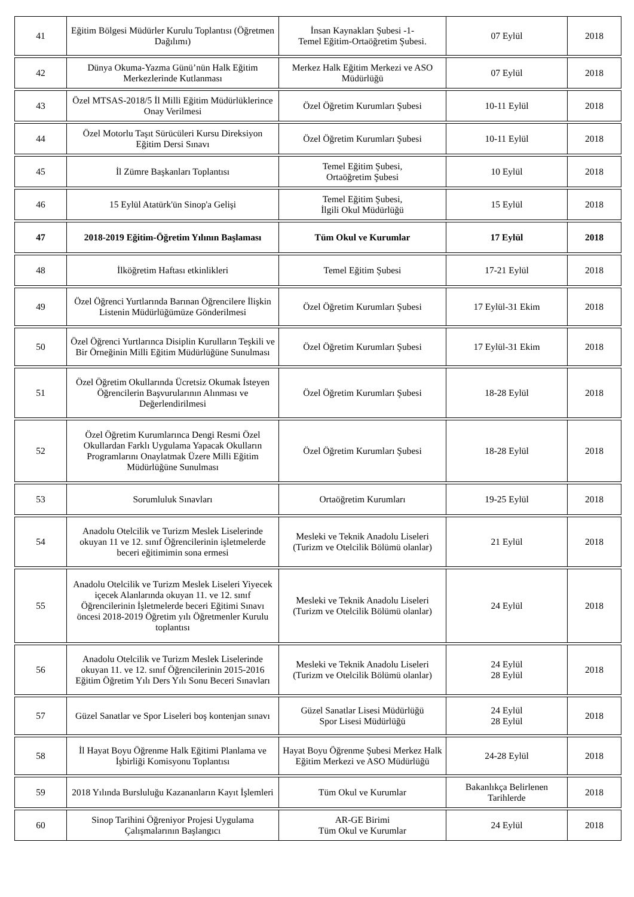| 41 | Eğitim Bölgesi Müdürler Kurulu Toplantısı (Öğretmen Dağılımı) | İnsan Kaynakları Şubesi -1- Temel Eğitim-Ortaöğretim Şubesi. | 07 Eylül | 2018 |
| 42 | Dünya Okuma-Yazma Günü’nün Halk Eğitim Merkezlerinde Kutlanması | Merkez Halk Eğitim Merkezi ve ASO Müdürlüğü | 07 Eylül | 2018 |
| 43 | Özel MTSAS-2018/5 İl Milli Eğitim Müdürlüklerince Onay Verilmesi | Özel Öğretim Kurumları Şubesi | 10-11 Eylül | 2018 |
| 44 | Özel Motorlu Taşıt Sürücüleri Kursu Direksiyon Eğitim Dersi Sınavı | Özel Öğretim Kurumları Şubesi | 10-11 Eylül | 2018 |
| 45 | İl Zümre Başkanları Toplantısı | Temel Eğitim Şubesi, Ortaöğretim Şubesi | 10 Eylül | 2018 |
| 46 | 15 Eylül Atatürk'ün Sinop'a Gelişi | Temel Eğitim Şubesi, İlgili Okul Müdürlüğü | 15 Eylül | 2018 |
| 47 | 2018-2019 Eğitim-Öğretim Yılının Başlaması | Tüm Okul ve Kurumlar | 17 Eylül | 2018 |
| 48 | İlköğretim Haftası etkinlikleri | Temel Eğitim Şubesi | 17-21 Eylül | 2018 |
| 49 | Özel Öğrenci Yurtlarında Barınan Öğrencilere İlişkin Listenin Müdürlüğümüze Gönderilmesi | Özel Öğretim Kurumları Şubesi | 17 Eylül-31 Ekim | 2018 |
| 50 | Özel Öğrenci Yurtlarınca Disiplin Kurulların Teşkili ve Bir Örneğinin Milli Eğitim Müdürlüğüne Sunulması | Özel Öğretim Kurumları Şubesi | 17 Eylül-31 Ekim | 2018 |
| 51 | Özel Öğretim Okullarında Ücretsiz Okumak İsteyen Öğrencilerin Başvurularının Alınması ve Değerlendirilmesi | Özel Öğretim Kurumları Şubesi | 18-28 Eylül | 2018 |
| 52 | Özel Öğretim Kurumlarınca Dengi Resmi Özel Okullardan Farklı Uygulama Yapacak Okulların Programlarını Onaylatmak Üzere Milli Eğitim Müdürlüğüne Sunulması | Özel Öğretim Kurumları Şubesi | 18-28 Eylül | 2018 |
| 53 | Sorumluluk Sınavları | Ortaöğretim Kurumları | 19-25 Eylül | 2018 |
| 54 | Anadolu Otelcilik ve Turizm Meslek Liselerinde okuyan 11 ve 12. sınıf Öğrencilerinin işletmelerde beceri eğitimimin sona ermesi | Mesleki ve Teknik Anadolu Liseleri (Turizm ve Otelcilik Bölümü olanlar) | 21 Eylül | 2018 |
| 55 | Anadolu Otelcilik ve Turizm Meslek Liseleri Yiyecek içecek Alanlarında okuyan 11. ve 12. sınıf Öğrencilerinin İşletmelerde beceri Eğitimi Sınavı öncesi 2018-2019 Öğretim yılı Öğretmenler Kurulu toplantısı | Mesleki ve Teknik Anadolu Liseleri (Turizm ve Otelcilik Bölümü olanlar) | 24 Eylül | 2018 |
| 56 | Anadolu Otelcilik ve Turizm Meslek Liselerinde okuyan 11. ve 12. sınıf Öğrencilerinin 2015-2016 Eğitim Öğretim Yılı Ders Yılı Sonu Beceri Sınavları | Mesleki ve Teknik Anadolu Liseleri (Turizm ve Otelcilik Bölümü olanlar) | 24 Eylül 28 Eylül | 2018 |
| 57 | Güzel Sanatlar ve Spor Liseleri boş kontenjan sınavı | Güzel Sanatlar Lisesi Müdürlüğü Spor Lisesi Müdürlüğü | 24 Eylül 28 Eylül | 2018 |
| 58 | İl Hayat Boyu Öğrenme Halk Eğitimi Planlama ve İşbirliği Komisyonu Toplantısı | Hayat Boyu Öğrenme Şubesi Merkez Halk Eğitim Merkezi ve ASO Müdürlüğü | 24-28 Eylül | 2018 |
| 59 | 2018 Yılında Bursluluğu Kazananların Kayıt İşlemleri | Tüm Okul ve Kurumlar | Bakanlıkça Belirlenen Tarihlerde | 2018 |
| 60 | Sinop Tarihini Öğreniyor Projesi Uygulama Çalışmalarının Başlangıcı | AR-GE Birimi Tüm Okul ve Kurumlar | 24 Eylül | 2018 |